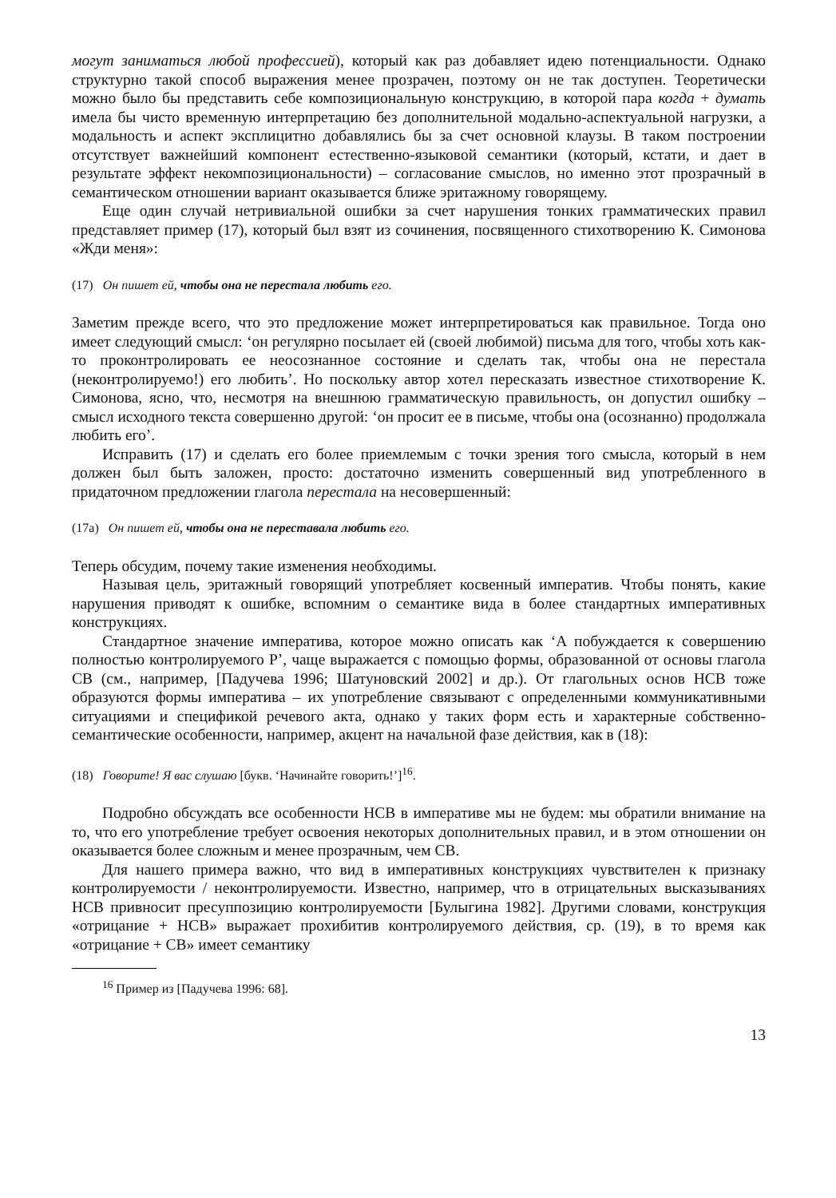могут заниматься любой профессией), который как раз добавляет идею потенциальности. Однако структурно такой способ выражения менее прозрачен, поэтому он не так доступен. Теоретически можно было бы представить себе композициональную конструкцию, в которой пара когда + думать имела бы чисто временную интерпретацию без дополнительной модально-аспектуальной нагрузки, а модальность и аспект эксплицитно добавлялись бы за счет основной клаузы. В таком построении отсутствует важнейший компонент естественно-языковой семантики (который, кстати, и дает в результате эффект некомпозициональности) – согласование смыслов, но именно этот прозрачный в семантическом отношении вариант оказывается ближе эритажному говорящему.
Еще один случай нетривиальной ошибки за счет нарушения тонких грамматических правил представляет пример (17), который был взят из сочинения, посвященного стихотворению К. Симонова «Жди меня»:
(17) Он пишет ей, чтобы она не перестала любить его.
Заметим прежде всего, что это предложение может интерпретироваться как правильное. Тогда оно имеет следующий смысл: ‘он регулярно посылает ей (своей любимой) письма для того, чтобы хоть как-то проконтролировать ее неосознанное состояние и сделать так, чтобы она не перестала (неконтролируемо!) его любить’. Но поскольку автор хотел пересказать известное стихотворение К. Симонова, ясно, что, несмотря на внешнюю грамматическую правильность, он допустил ошибку – смысл исходного текста совершенно другой: ‘он просит ее в письме, чтобы она (осознанно) продолжала любить его’.
Исправить (17) и сделать его более приемлемым с точки зрения того смысла, который в нем должен был быть заложен, просто: достаточно изменить совершенный вид употребленного в придаточном предложении глагола перестала на несовершенный:
(17а) Он пишет ей, чтобы она не переставала любить его.
Теперь обсудим, почему такие изменения необходимы.
Называя цель, эритажный говорящий употребляет косвенный императив. Чтобы понять, какие нарушения приводят к ошибке, вспомним о семантике вида в более стандартных императивных конструкциях.
Стандартное значение императива, которое можно описать как ‘A побуждается к совершению полностью контролируемого P’, чаще выражается с помощью формы, образованной от основы глагола СВ (см., например, [Падучева 1996; Шатуновский 2002] и др.). От глагольных основ НСВ тоже образуются формы императива – их употребление связывают с определенными коммуникативными ситуациями и спецификой речевого акта, однако у таких форм есть и характерные собственно-семантические особенности, например, акцент на начальной фазе действия, как в (18):
(18) Говорите! Я вас слушаю [букв. ‘Начинайте говорить!’]<sup>16</sup>.
Подробно обсуждать все особенности НСВ в императиве мы не будем: мы обратили внимание на то, что его употребление требует освоения некоторых дополнительных правил, и в этом отношении он оказывается более сложным и менее прозрачным, чем СВ.
Для нашего примера важно, что вид в императивных конструкциях чувствителен к признаку контролируемости / неконтролируемости. Известно, например, что в отрицательных высказываниях НСВ привносит пресуппозицию контролируемости [Булыгина 1982]. Другими словами, конструкция «отрицание + НСВ» выражает прохибитив контролируемого действия, ср. (19), в то время как «отрицание + СВ» имеет семантику
<sup>16</sup> Пример из [Падучева 1996: 68].
13